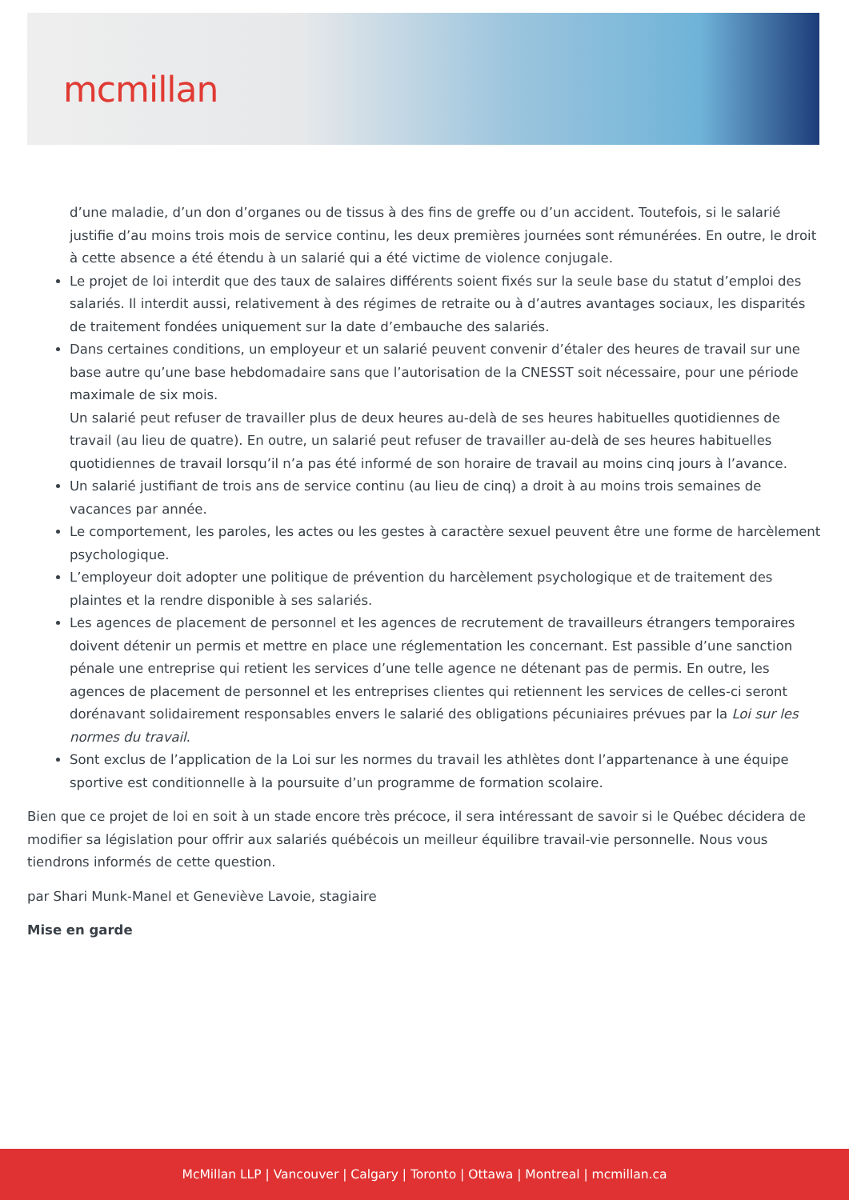mcmillan
d’une maladie, d’un don d’organes ou de tissus à des fins de greffe ou d’un accident. Toutefois, si le salarié justifie d’au moins trois mois de service continu, les deux premières journées sont rémunérées. En outre, le droit à cette absence a été étendu à un salarié qui a été victime de violence conjugale.
Le projet de loi interdit que des taux de salaires différents soient fixés sur la seule base du statut d’emploi des salariés. Il interdit aussi, relativement à des régimes de retraite ou à d’autres avantages sociaux, les disparités de traitement fondées uniquement sur la date d’embauche des salariés.
Dans certaines conditions, un employeur et un salarié peuvent convenir d’étaler des heures de travail sur une base autre qu’une base hebdomadaire sans que l’autorisation de la CNESST soit nécessaire, pour une période maximale de six mois.
Un salarié peut refuser de travailler plus de deux heures au-delà de ses heures habituelles quotidiennes de travail (au lieu de quatre). En outre, un salarié peut refuser de travailler au-delà de ses heures habituelles quotidiennes de travail lorsqu’il n’a pas été informé de son horaire de travail au moins cinq jours à l’avance.
Un salarié justifiant de trois ans de service continu (au lieu de cinq) a droit à au moins trois semaines de vacances par année.
Le comportement, les paroles, les actes ou les gestes à caractère sexuel peuvent être une forme de harcèlement psychologique.
L’employeur doit adopter une politique de prévention du harcèlement psychologique et de traitement des plaintes et la rendre disponible à ses salariés.
Les agences de placement de personnel et les agences de recrutement de travailleurs étrangers temporaires doivent détenir un permis et mettre en place une réglementation les concernant. Est passible d’une sanction pénale une entreprise qui retient les services d’une telle agence ne détenant pas de permis. En outre, les agences de placement de personnel et les entreprises clientes qui retiennent les services de celles-ci seront dorénavant solidairement responsables envers le salarié des obligations pécuniaires prévues par la Loi sur les normes du travail.
Sont exclus de l’application de la Loi sur les normes du travail les athlètes dont l’appartenance à une équipe sportive est conditionnelle à la poursuite d’un programme de formation scolaire.
Bien que ce projet de loi en soit à un stade encore très précoce, il sera intéressant de savoir si le Québec décidera de modifier sa législation pour offrir aux salariés québécois un meilleur équilibre travail-vie personnelle. Nous vous tiendrons informés de cette question.
par Shari Munk-Manel et Geneviève Lavoie, stagiaire
Mise en garde
McMillan LLP | Vancouver | Calgary | Toronto | Ottawa | Montreal | mcmillan.ca